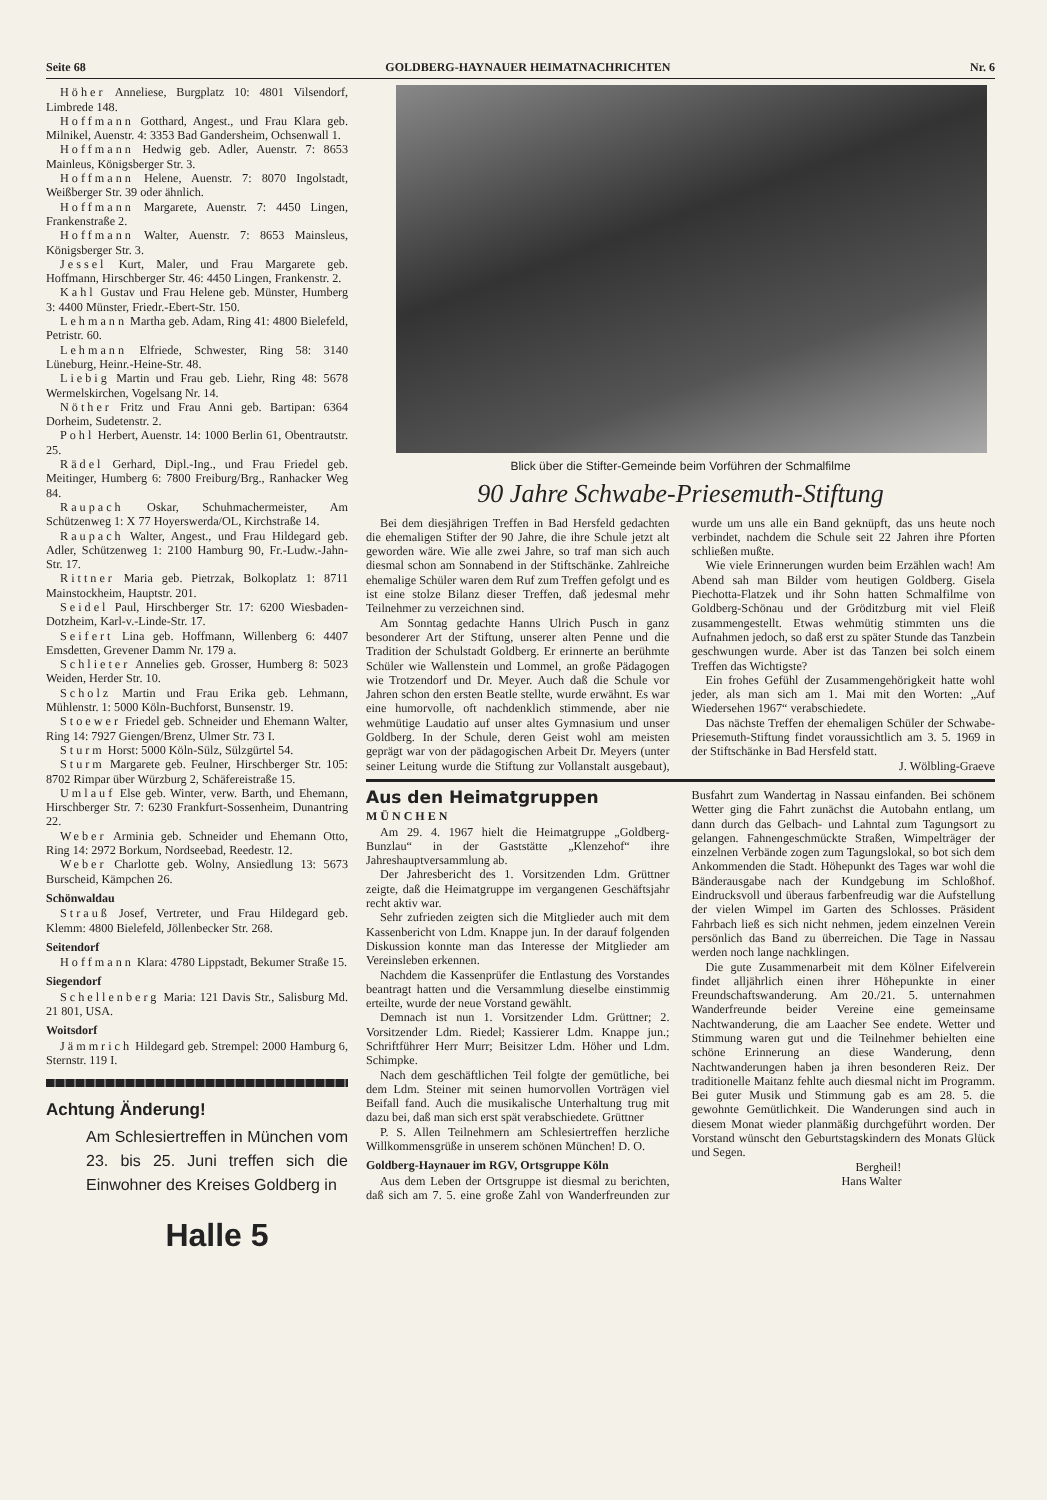Seite 68 GOLDBERG-HAYNAUER HEIMATNACHRICHTEN Nr. 6
Höher Anneliese, Burgplatz 10: 4801 Vilsendorf, Limbrede 148.
Hoffmann Gotthard, Angest., und Frau Klara geb. Milnikel, Auenstr. 4: 3353 Bad Gandersheim, Ochsenwall 1.
Hoffmann Hedwig geb. Adler, Auenstr. 7: 8653 Mainleus, Königsberger Str. 3.
Hoffmann Helene, Auenstr. 7: 8070 Ingolstadt, Weißberger Str. 39 oder ähnlich.
Hoffmann Margarete, Auenstr. 7: 4450 Lingen, Frankenstraße 2.
Hoffmann Walter, Auenstr. 7: 8653 Mainsleus, Königsberger Str. 3.
Jessel Kurt, Maler, und Frau Margarete geb. Hoffmann, Hirschberger Str. 46: 4450 Lingen, Frankenstr. 2.
Kahl Gustav und Frau Helene geb. Münster, Humberg 3: 4400 Münster, Friedr.-Ebert-Str. 150.
Lehmann Martha geb. Adam, Ring 41: 4800 Bielefeld, Petristr. 60.
Lehmann Elfriede, Schwester, Ring 58: 3140 Lüneburg, Heinr.-Heine-Str. 48.
Liebig Martin und Frau geb. Liehr, Ring 48: 5678 Wermelskirchen, Vogelsang Nr. 14.
Nöther Fritz und Frau Anni geb. Bartipan: 6364 Dorheim, Sudetenstr. 2.
Pohl Herbert, Auenstr. 14: 1000 Berlin 61, Obentrautstr. 25.
Rädel Gerhard, Dipl.-Ing., und Frau Friedel geb. Meitinger, Humberg 6: 7800 Freiburg/Brg., Ranhacker Weg 84.
Raupach Oskar, Schuhmachermeister, Am Schützenweg 1: X 77 Hoyerswerda/OL, Kirchstraße 14.
Raupach Walter, Angest., und Frau Hildegard geb. Adler, Schützenweg 1: 2100 Hamburg 90, Fr.-Ludw.-Jahn-Str. 17.
Rittner Maria geb. Pietrzak, Bolkoplatz 1: 8711 Mainstockheim, Hauptstr. 201.
Seidel Paul, Hirschberger Str. 17: 6200 Wiesbaden-Dotzheim, Karl-v.-Linde-Str. 17.
Seifert Lina geb. Hoffmann, Willenberg 6: 4407 Emsdetten, Grevener Damm Nr. 179 a.
Schlieter Annelies geb. Grosser, Humberg 8: 5023 Weiden, Herder Str. 10.
Scholz Martin und Frau Erika geb. Lehmann, Mühlenstr. 1: 5000 Köln-Buchforst, Bunsenstr. 19.
Stoewer Friedel geb. Schneider und Ehemann Walter, Ring 14: 7927 Giengen/Brenz, Ulmer Str. 73 I.
Sturm Horst: 5000 Köln-Sülz, Sülzgürtel 54.
Sturm Margarete geb. Feulner, Hirschberger Str. 105: 8702 Rimpar über Würzburg 2, Schäfereistraße 15.
Umlauf Else geb. Winter, verw. Barth, und Ehemann, Hirschberger Str. 7: 6230 Frankfurt-Sossenheim, Dunantring 22.
Weber Arminia geb. Schneider und Ehemann Otto, Ring 14: 2972 Borkum, Nordseebad, Reedestr. 12.
Weber Charlotte geb. Wolny, Ansiedlung 13: 5673 Burscheid, Kämpchen 26.
Schönwaldau
Strauß Josef, Vertreter, und Frau Hildegard geb. Klemm: 4800 Bielefeld, Jöllenbecker Str. 268.
Seitendorf
Hoffmann Klara: 4780 Lippstadt, Bekumer Straße 15.
Siegendorf
Schellenberg Maria: 121 Davis Str., Salisburg Md. 21 801, USA.
Woitsdorf
Jämmrich Hildegard geb. Strempel: 2000 Hamburg 6, Sternstr. 119 I.
Achtung Änderung!
Am Schlesiertreffen in München vom 23. bis 25. Juni treffen sich die Einwohner des Kreises Goldberg in
Halle 5
Blick über die Stifter-Gemeinde beim Vorführen der Schmalfilme
90 Jahre Schwabe-Priesemuth-Stiftung
Bei dem diesjährigen Treffen in Bad Hersfeld gedachten die ehemaligen Stifter der 90 Jahre, die ihre Schule jetzt alt geworden wäre. Wie alle zwei Jahre, so traf man sich auch diesmal schon am Sonnabend in der Stiftschänke. Zahlreiche ehemalige Schüler waren dem Ruf zum Treffen gefolgt und es ist eine stolze Bilanz dieser Treffen, daß jedesmal mehr Teilnehmer zu verzeichnen sind.
Am Sonntag gedachte Hanns Ulrich Pusch in ganz besonderer Art der Stiftung, unserer alten Penne und die Tradition der Schulstadt Goldberg. Er erinnerte an berühmte Schüler wie Wallenstein und Lommel, an große Pädagogen wie Trotzendorf und Dr. Meyer. Auch daß die Schule vor Jahren schon den ersten Beatle stellte, wurde erwähnt. Es war eine humorvolle, oft nachdenklich stimmende, aber nie wehmütige Laudatio auf unser altes Gymnasium und unser Goldberg. In der Schule, deren Geist wohl am meisten geprägt war von der pädagogischen Arbeit Dr. Meyers (unter seiner Leitung wurde die Stiftung zur Vollanstalt ausgebaut), wurde um uns alle ein Band geknüpft, das uns heute noch verbindet, nachdem die Schule seit 22 Jahren ihre Pforten schließen mußte.
Wie viele Erinnerungen wurden beim Erzählen wach! Am Abend sah man Bilder vom heutigen Goldberg. Gisela Piechotta-Flatzek und ihr Sohn hatten Schmalfilme von Goldberg-Schönau und der Gröditzburg mit viel Fleiß zusammengestellt. Etwas wehmütig stimmten uns die Aufnahmen jedoch, so daß erst zu später Stunde das Tanzbein geschwungen wurde. Aber ist das Tanzen bei solch einem Treffen das Wichtigste?
Ein frohes Gefühl der Zusammengehörigkeit hatte wohl jeder, als man sich am 1. Mai mit den Worten: „Auf Wiedersehen 1967“ verabschiedete.
Das nächste Treffen der ehemaligen Schüler der Schwabe-Priesemuth-Stiftung findet voraussichtlich am 3. 5. 1969 in der Stiftschänke in Bad Hersfeld statt.
J. Wölbling-Graeve
Aus den Heimatgruppen
MÜNCHEN
Am 29. 4. 1967 hielt die Heimatgruppe „Goldberg-Bunzlau“ in der Gaststätte „Klenzehof“ ihre Jahreshauptversammlung ab.
Der Jahresbericht des 1. Vorsitzenden Ldm. Grüttner zeigte, daß die Heimatgruppe im vergangenen Geschäftsjahr recht aktiv war.
Sehr zufrieden zeigten sich die Mitglieder auch mit dem Kassenbericht von Ldm. Knappe jun. In der darauf folgenden Diskussion konnte man das Interesse der Mitglieder am Vereinsleben erkennen.
Nachdem die Kassenprüfer die Entlastung des Vorstandes beantragt hatten und die Versammlung dieselbe einstimmig erteilte, wurde der neue Vorstand gewählt.
Demnach ist nun 1. Vorsitzender Ldm. Grüttner; 2. Vorsitzender Ldm. Riedel; Kassierer Ldm. Knappe jun.; Schriftführer Herr Murr; Beisitzer Ldm. Höher und Ldm. Schimpke.
Nach dem geschäftlichen Teil folgte der gemütliche, bei dem Ldm. Steiner mit seinen humorvollen Vorträgen viel Beifall fand. Auch die musikalische Unterhaltung trug mit dazu bei, daß man sich erst spät verabschiedete. Grüttner
P. S. Allen Teilnehmern am Schlesiertreffen herzliche Willkommensgrüße in unserem schönen München! D. O.
Goldberg-Haynauer im RGV, Ortsgruppe Köln
Aus dem Leben der Ortsgruppe ist diesmal zu berichten, daß sich am 7. 5. eine große Zahl von Wanderfreunden zur Busfahrt zum Wandertag in Nassau einfanden. Bei schönem Wetter ging die Fahrt zunächst die Autobahn entlang, um dann durch das Gelbach- und Lahntal zum Tagungsort zu gelangen. Fahnengeschmückte Straßen, Wimpelträger der einzelnen Verbände zogen zum Tagungslokal, so bot sich dem Ankommenden die Stadt. Höhepunkt des Tages war wohl die Bänderausgabe nach der Kundgebung im Schloßhof. Eindrucksvoll und überaus farbenfreudig war die Aufstellung der vielen Wimpel im Garten des Schlosses. Präsident Fahrbach ließ es sich nicht nehmen, jedem einzelnen Verein persönlich das Band zu überreichen. Die Tage in Nassau werden noch lange nachklingen.
Die gute Zusammenarbeit mit dem Kölner Eifelverein findet alljährlich einen ihrer Höhepunkte in einer Freundschaftswanderung. Am 20./21. 5. unternahmen Wanderfreunde beider Vereine eine gemeinsame Nachtwanderung, die am Laacher See endete. Wetter und Stimmung waren gut und die Teilnehmer behielten eine schöne Erinnerung an diese Wanderung, denn Nachtwanderungen haben ja ihren besonderen Reiz. Der traditionelle Maitanz fehlte auch diesmal nicht im Programm. Bei guter Musik und Stimmung gab es am 28. 5. die gewohnte Gemütlichkeit. Die Wanderungen sind auch in diesem Monat wieder planmäßig durchgeführt worden. Der Vorstand wünscht den Geburtstagskindern des Monats Glück und Segen.
Bergheil!
Hans Walter